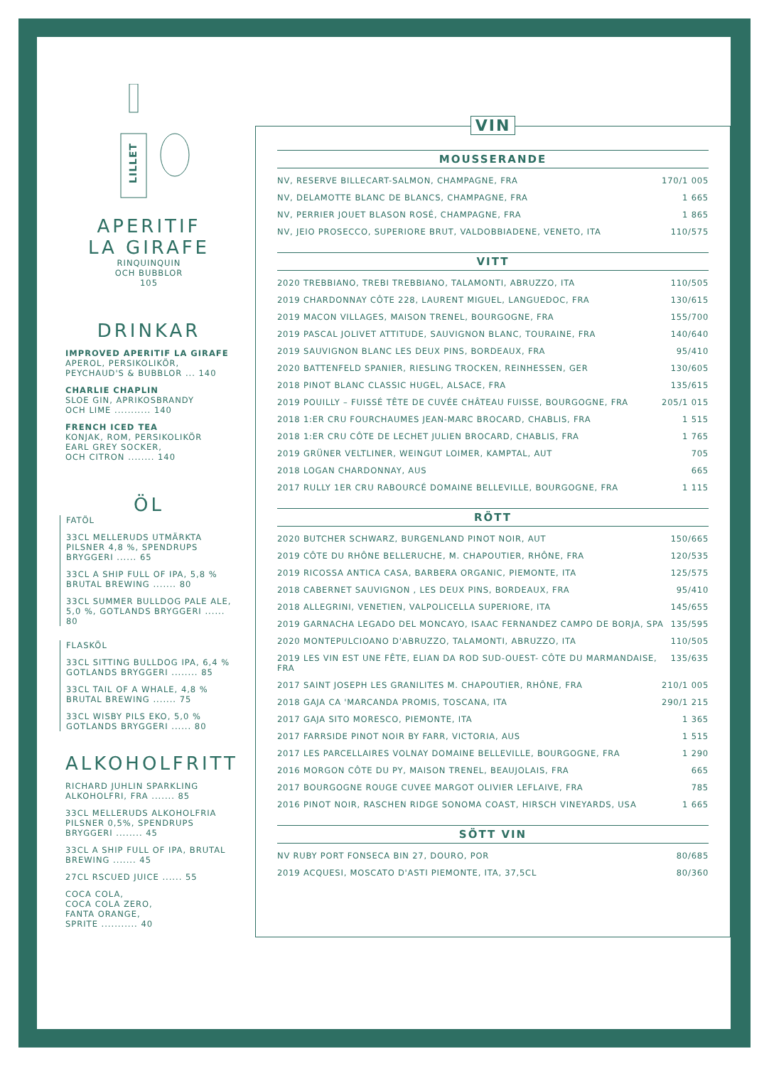LILLET
APERITIF
LA GIRAFE
RINQUINQUIN
OCH BUBBLOR
105
DRINKAR
IMPROVED APERITIF LA GIRAFE
APEROL, PERSIKOLIKÖR,
PEYCHAUD'S & BUBBLOR ... 140
CHARLIE CHAPLIN
SLOE GIN, APRIKOSBRANDY
OCH LIME ........... 140
FRENCH ICED TEA
KONJAK, ROM, PERSIKOLIKÖR
EARL GREY SOCKER,
OCH CITRON ........ 140
ÖL
FATÖL
33CL MELLERUDS UTMÄRKTA PILSNER 4,8 %, SPENDRUPS BRYGGERI ...... 65
33CL A SHIP FULL OF IPA, 5,8 % BRUTAL BREWING ....... 80
33CL SUMMER BULLDOG PALE ALE, 5,0 %, GOTLANDS BRYGGERI ...... 80
FLASKÖL
33CL SITTING BULLDOG IPA, 6,4 % GOTLANDS BRYGGERI ........ 85
33CL TAIL OF A WHALE, 4,8 % BRUTAL BREWING ....... 75
33CL WISBY PILS EKO, 5,0 % GOTLANDS BRYGGERI ...... 80
ALKOHOLFRITT
RICHARD JUHLIN SPARKLING ALKOHOLFRI, FRA ....... 85
33CL MELLERUDS ALKOHOLFRIA PILSNER 0,5%, SPENDRUPS BRYGGERI ........ 45
33CL A SHIP FULL OF IPA, BRUTAL BREWING ....... 45
27CL RSCUED JUICE ...... 55
COCA COLA,
COCA COLA ZERO,
FANTA ORANGE,
SPRITE ........... 40
VIN
MOUSSERANDE
NV, RESERVE BILLECART-SALMON, CHAMPAGNE, FRA 170/1 005
NV, DELAMOTTE BLANC DE BLANCS, CHAMPAGNE, FRA 1 665
NV, PERRIER JOUET BLASON ROSÉ, CHAMPAGNE, FRA 1 865
NV, JEIO PROSECCO, SUPERIORE BRUT, VALDOBBIADENE, VENETO, ITA 110/575
VITT
2020 TREBBIANO, TREBI TREBBIANO, TALAMONTI, ABRUZZO, ITA 110/505
2019 CHARDONNAY CÔTE 228, LAURENT MIGUEL, LANGUEDOC, FRA 130/615
2019 MACON VILLAGES, MAISON TRENEL, BOURGOGNE, FRA 155/700
2019 PASCAL JOLIVET ATTITUDE, SAUVIGNON BLANC, TOURAINE, FRA 140/640
2019 SAUVIGNON BLANC LES DEUX PINS, BORDEAUX, FRA 95/410
2020 BATTENFELD SPANIER, RIESLING TROCKEN, REINHESSEN, GER 130/605
2018 PINOT BLANC CLASSIC HUGEL, ALSACE, FRA 135/615
2019 POUILLY – FUISSÉ TÊTE DE CUVÉE CHÂTEAU FUISSE, BOURGOGNE, FRA 205/1 015
2018 1:ER CRU FOURCHAUMES JEAN-MARC BROCARD, CHABLIS, FRA 1 515
2018 1:ER CRU CÔTE DE LECHET JULIEN BROCARD, CHABLIS, FRA 1 765
2019 GRÜNER VELTLINER, WEINGUT LOIMER, KAMPTAL, AUT 705
2018 LOGAN CHARDONNAY, AUS 665
2017 RULLY 1ER CRU RABOURCÉ DOMAINE BELLEVILLE, BOURGOGNE, FRA 1 115
RÖTT
2020 BUTCHER SCHWARZ, BURGENLAND PINOT NOIR, AUT 150/665
2019 CÔTE DU RHÔNE BELLERUCHE, M. CHAPOUTIER, RHÔNE, FRA 120/535
2019 RICOSSA ANTICA CASA, BARBERA ORGANIC, PIEMONTE, ITA 125/575
2018 CABERNET SAUVIGNON , LES DEUX PINS, BORDEAUX, FRA 95/410
2018 ALLEGRINI, VENETIEN, VALPOLICELLA SUPERIORE, ITA 145/655
2019 GARNACHA LEGADO DEL MONCAYO, ISAAC FERNANDEZ CAMPO DE BORJA, SPA 135/595
2020 MONTEPULCIOANO D'ABRUZZO, TALAMONTI, ABRUZZO, ITA 110/505
2019 LES VIN EST UNE FÊTE, ELIAN DA ROD SUD-OUEST- CÔTE DU MARMANDAISE, FRA 135/635
2017 SAINT JOSEPH LES GRANILITES M. CHAPOUTIER, RHÔNE, FRA 210/1 005
2018 GAJA CA 'MARCANDA PROMIS, TOSCANA, ITA 290/1 215
2017 GAJA SITO MORESCO, PIEMONTE, ITA 1 365
2017 FARRSIDE PINOT NOIR BY FARR, VICTORIA, AUS 1 515
2017 LES PARCELLAIRES VOLNAY DOMAINE BELLEVILLE, BOURGOGNE, FRA 1 290
2016 MORGON CÔTE DU PY, MAISON TRENEL, BEAUJOLAIS, FRA 665
2017 BOURGOGNE ROUGE CUVEE MARGOT OLIVIER LEFLAIVE, FRA 785
2016 PINOT NOIR, RASCHEN RIDGE SONOMA COAST, HIRSCH VINEYARDS, USA 1 665
SÖTT VIN
NV RUBY PORT FONSECA BIN 27, DOURO, POR 80/685
2019 ACQUESI, MOSCATO D'ASTI PIEMONTE, ITA, 37,5CL 80/360